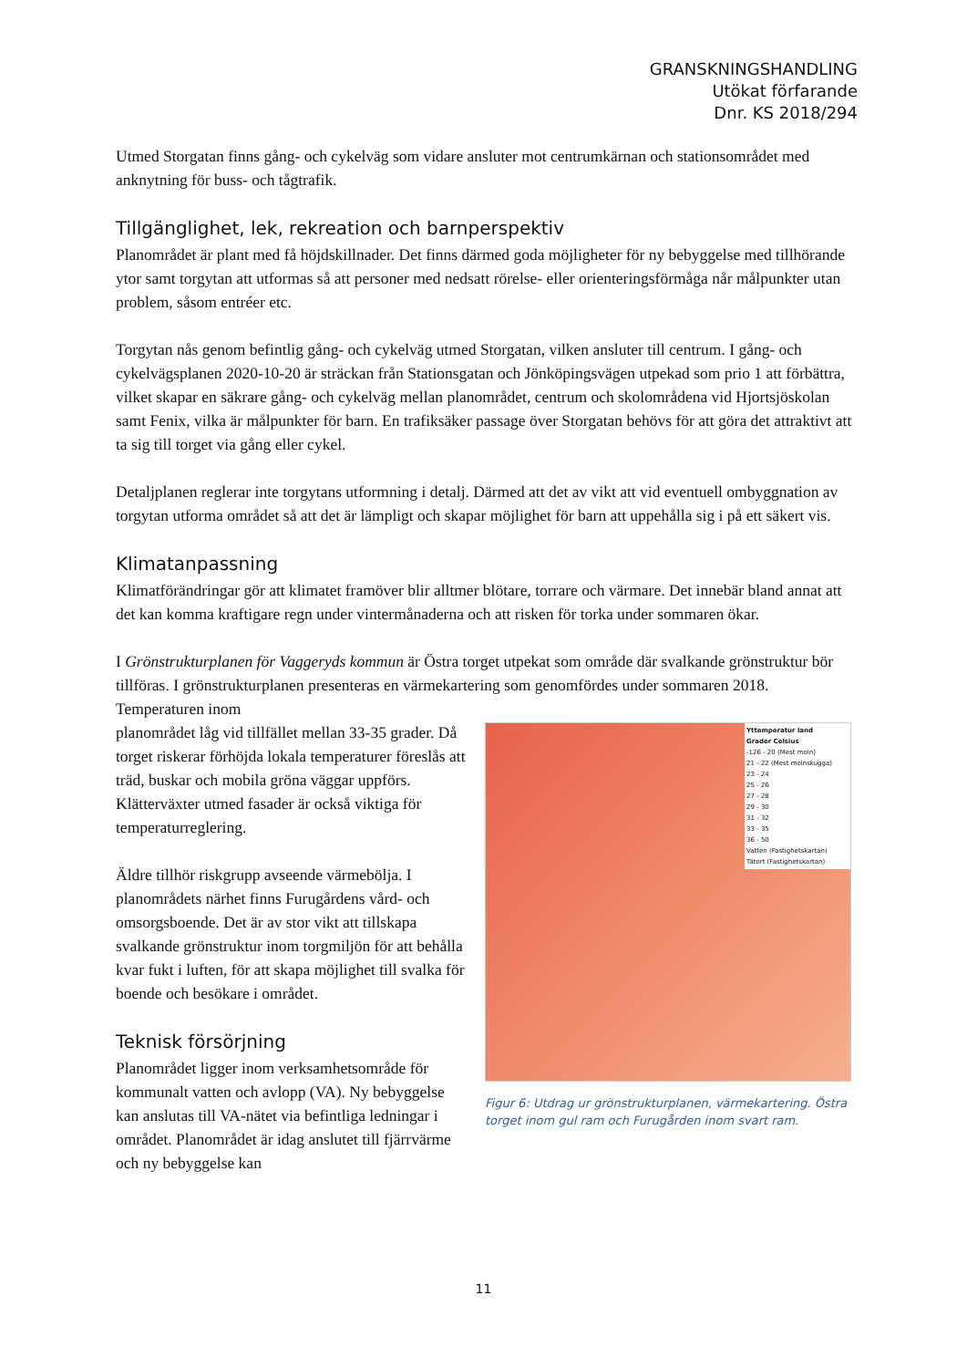GRANSKNINGSHANDLING
Utökat förfarande
Dnr. KS 2018/294
Utmed Storgatan finns gång- och cykelväg som vidare ansluter mot centrumkärnan och stationsområdet med anknytning för buss- och tågtrafik.
Tillgänglighet, lek, rekreation och barnperspektiv
Planområdet är plant med få höjdskillnader. Det finns därmed goda möjligheter för ny bebyggelse med tillhörande ytor samt torgytan att utformas så att personer med nedsatt rörelse- eller orienteringsförmåga når målpunkter utan problem, såsom entréer etc.
Torgytan nås genom befintlig gång- och cykelväg utmed Storgatan, vilken ansluter till centrum. I gång- och cykelvägsplanen 2020-10-20 är sträckan från Stationsgatan och Jönköpingsvägen utpekad som prio 1 att förbättra, vilket skapar en säkrare gång- och cykelväg mellan planområdet, centrum och skolområdena vid Hjortsjöskolan samt Fenix, vilka är målpunkter för barn. En trafiksäker passage över Storgatan behövs för att göra det attraktivt att ta sig till torget via gång eller cykel.
Detaljplanen reglerar inte torgytans utformning i detalj. Därmed att det av vikt att vid eventuell ombyggnation av torgytan utforma området så att det är lämpligt och skapar möjlighet för barn att uppehålla sig i på ett säkert vis.
Klimatanpassning
Klimatförändringar gör att klimatet framöver blir alltmer blötare, torrare och värmare. Det innebär bland annat att det kan komma kraftigare regn under vintermånaderna och att risken för torka under sommaren ökar.
I Grönstrukturplanen för Vaggeryds kommun är Östra torget utpekat som område där svalkande grönstruktur bör tillföras. I grönstrukturplanen presenteras en värmekartering som genomfördes under sommaren 2018. Temperaturen inom
Yttemperatur land
Grader Celsius
-126 - 20 (Mest moln)
21 - 22 (Mest molnskugga)
23 - 24
25 - 26
27 - 28
29 - 30
31 - 32
33 - 35
36 - 50
Vatten (Fastighetskartan)
Tätort (Fastighetskartan)
Figur 6: Utdrag ur grönstrukturplanen, värmekartering. Östra torget inom gul ram och Furugården inom svart ram.
planområdet låg vid tillfället mellan 33-35 grader. Då torget riskerar förhöjda lokala temperaturer föreslås att träd, buskar och mobila gröna väggar uppförs. Klätterväxter utmed fasader är också viktiga för temperaturreglering.
Äldre tillhör riskgrupp avseende värmebölja. I planområdets närhet finns Furugårdens vård- och omsorgsboende. Det är av stor vikt att tillskapa svalkande grönstruktur inom torgmiljön för att behålla kvar fukt i luften, för att skapa möjlighet till svalka för boende och besökare i området.
Teknisk försörjning
Planområdet ligger inom verksamhetsområde för kommunalt vatten och avlopp (VA). Ny bebyggelse kan anslutas till VA-nätet via befintliga ledningar i området. Planområdet är idag anslutet till fjärrvärme och ny bebyggelse kan
11